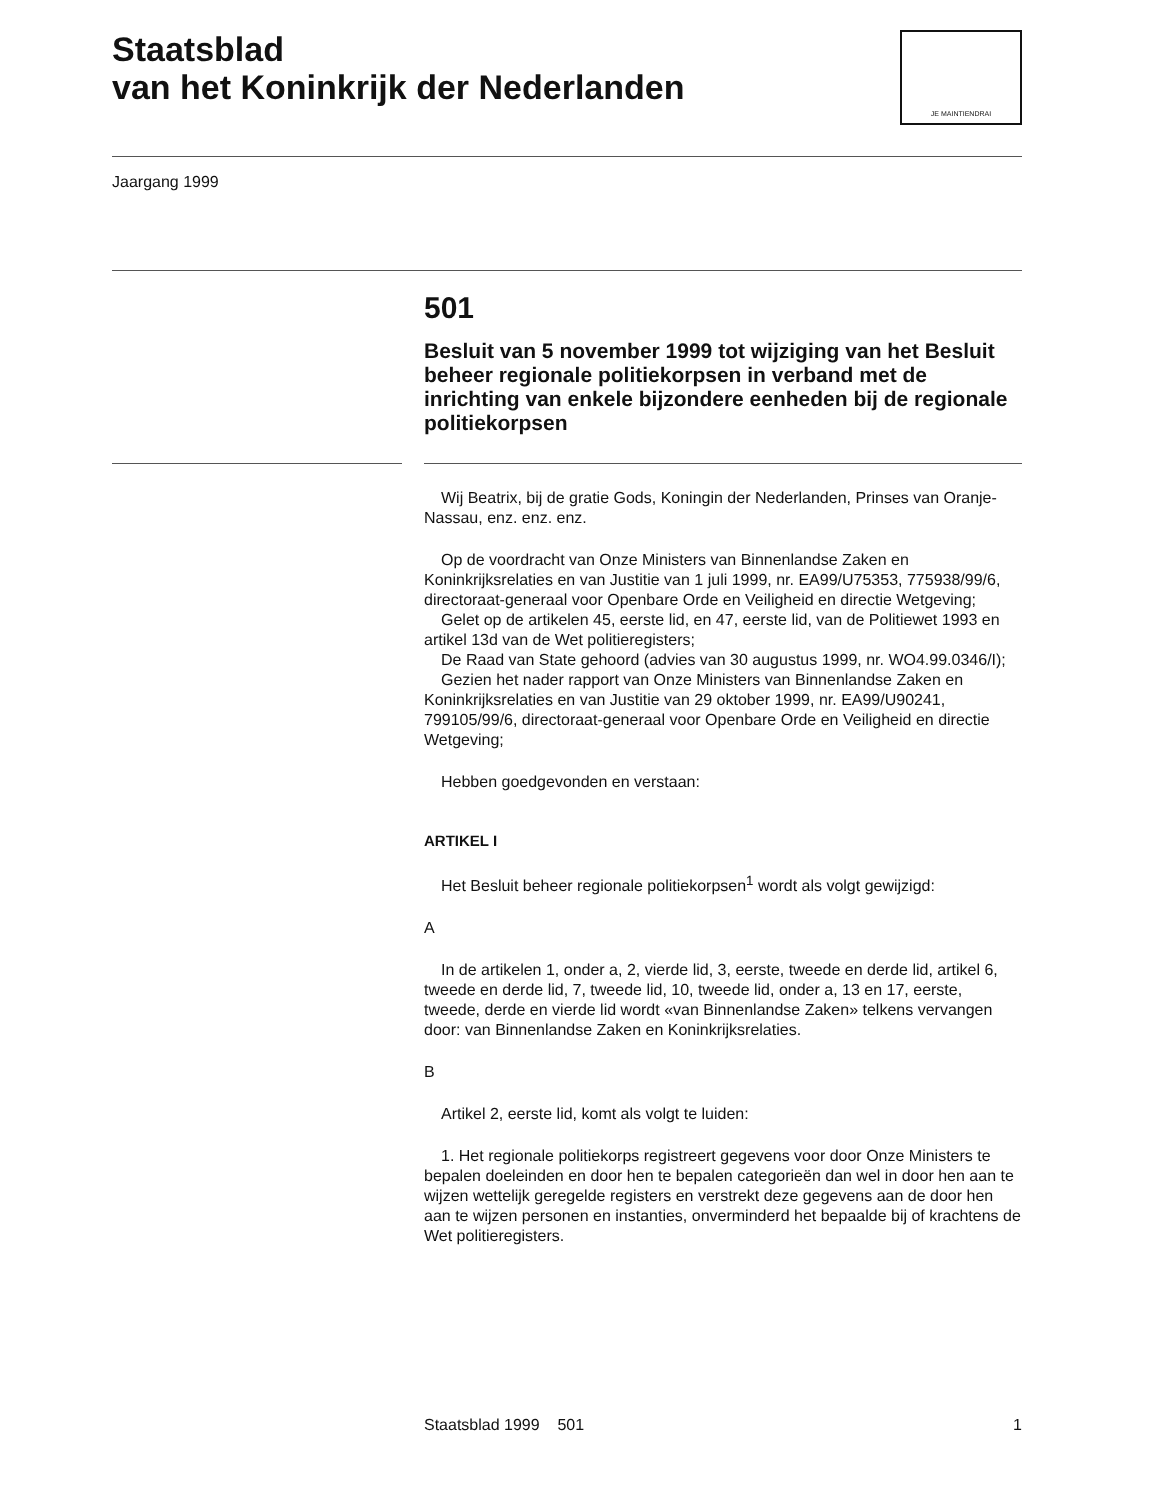Staatsblad
van het Koninkrijk der Nederlanden
JE MAINTIENDRAI
Jaargang 1999
501
Besluit van 5 november 1999 tot wijziging van het Besluit beheer regionale politiekorpsen in verband met de inrichting van enkele bijzondere eenheden bij de regionale politiekorpsen
Wij Beatrix, bij de gratie Gods, Koningin der Nederlanden, Prinses van Oranje-Nassau, enz. enz. enz.
Op de voordracht van Onze Ministers van Binnenlandse Zaken en Koninkrijksrelaties en van Justitie van 1 juli 1999, nr. EA99/U75353, 775938/99/6, directoraat-generaal voor Openbare Orde en Veiligheid en directie Wetgeving;
Gelet op de artikelen 45, eerste lid, en 47, eerste lid, van de Politiewet 1993 en artikel 13d van de Wet politieregisters;
De Raad van State gehoord (advies van 30 augustus 1999, nr. WO4.99.0346/I);
Gezien het nader rapport van Onze Ministers van Binnenlandse Zaken en Koninkrijksrelaties en van Justitie van 29 oktober 1999, nr. EA99/U90241, 799105/99/6, directoraat-generaal voor Openbare Orde en Veiligheid en directie Wetgeving;
Hebben goedgevonden en verstaan:
ARTIKEL I
Het Besluit beheer regionale politiekorpsen<sup>1</sup> wordt als volgt gewijzigd:
A
In de artikelen 1, onder a, 2, vierde lid, 3, eerste, tweede en derde lid, artikel 6, tweede en derde lid, 7, tweede lid, 10, tweede lid, onder a, 13 en 17, eerste, tweede, derde en vierde lid wordt «van Binnenlandse Zaken» telkens vervangen door: van Binnenlandse Zaken en Koninkrijksrelaties.
B
Artikel 2, eerste lid, komt als volgt te luiden:
1. Het regionale politiekorps registreert gegevens voor door Onze Ministers te bepalen doeleinden en door hen te bepalen categorieën dan wel in door hen aan te wijzen wettelijk geregelde registers en verstrekt deze gegevens aan de door hen aan te wijzen personen en instanties, onverminderd het bepaalde bij of krachtens de Wet politieregisters.
Staatsblad 1999 501 1